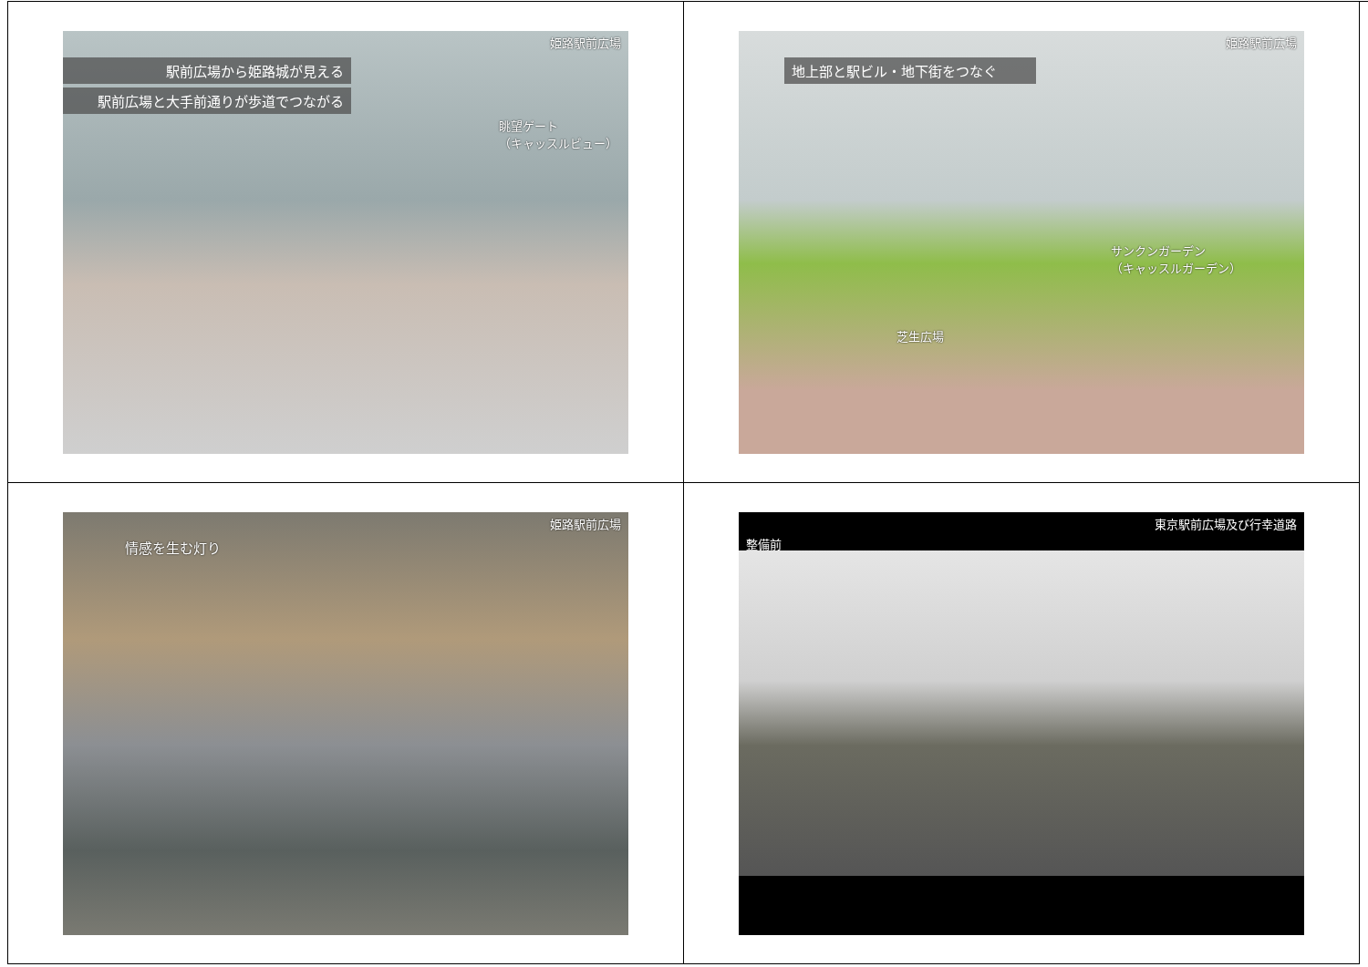姫路駅前広場
駅前広場から姫路城が見える
駅前広場と大手前通りが歩道でつながる
眺望ゲート
（キャッスルビュー）
姫路駅前広場
地上部と駅ビル・地下街をつなぐ
サンクンガーデン
（キャッスルガーデン）
芝生広場
姫路駅前広場
情感を生む灯り
東京駅前広場及び行幸道路
整備前